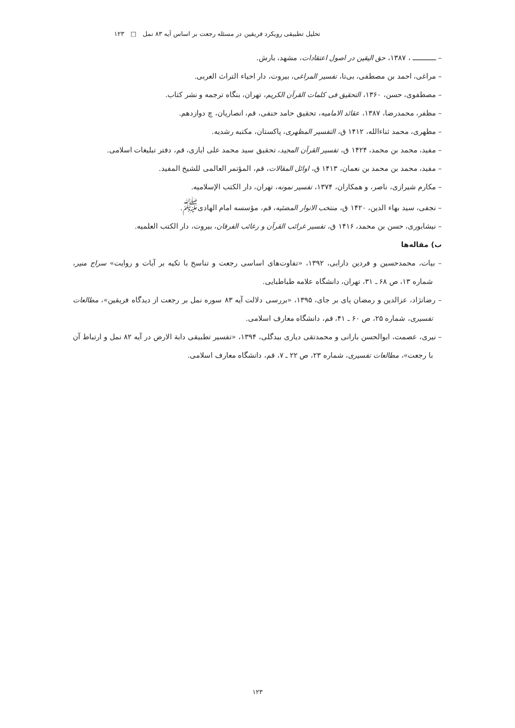تحلیل تطبیقی رویکرد فریقین در مسئله رجعت بر اساس آیه ۸۳ نمل □ ۱۲۳
– ــــــــــــ ، ۱۳۸۷، حق الیقین در اصول اعتقادات، مشهد، بارش.
– مراغی، احمد بن مصطفی، بی‌تا، تفسیر المراغی، بیروت، دار احیاء التراث العربی.
– مصطفوی، حسن، ۱۳۶۰، التحقیق فی کلمات القرآن الکریم، تهران، بنگاه ترجمه و نشر کتاب.
– مظفر، محمدرضا، ۱۳۸۷، عقائد الامامیه، تحقیق حامد حنفی، قم، انصاریان، چ دوازدهم.
– مظهری، محمد ثناءالله، ۱۴۱۲ ق، التفسیر المظهری، پاکستان، مکتبه رشدیه.
– مفید، محمد بن محمد، ۱۴۲۴ ق، تفسیر القرآن المجید، تحقیق سید محمد علی ایازی، قم، دفتر تبلیغات اسلامی.
– مفید، محمد بن محمد بن نعمان، ۱۴۱۳ ق، اوائل المقالات، قم، المؤتمر العالمی للشیخ المفید.
– مکارم شیرازی، ناصر، و همکاران، ۱۳۷۴، تفسیر نمونه، تهران، دار الکتب الإسلامیه.
– نجفی، سید بهاء الدین، ۱۴۲۰ ق، منتخب الانوار المضئیه، قم، مؤسسه امام الهادی<sup>ﷺ</sup>.
– نیشابوری، حسن بن محمد، ۱۴۱۶ ق، تفسیر غرائب القرآن و رغائب الفرقان، بیروت، دار الکتب العلمیه.
ب) مقاله‌ها
– بیات، محمدحسین و فردین دارابی، ۱۳۹۲، «تفاوت‌های اساسی رجعت و تناسخ با تکیه بر آیات و روایت» سراج منیر، شماره ۱۳، ص ۶۸ ـ ۳۱، تهران، دانشگاه علامه طباطبایی.
– رضانژاد، عزالدین و رمضان پای بر جای، ۱۳۹۵، «بررسی دلالت آیه ۸۳ سوره نمل بر رجعت از دیدگاه فریقین»، مطالعات تفسیری، شماره ۲۵، ص ۶۰ ـ ۴۱، قم، دانشگاه معارف اسلامی.
– نیری، عصمت، ابوالحسن بارانی و محمدتقی دیاری بیدگلی، ۱۳۹۴، «تفسیر تطبیقی دابة الارض در آیه ۸۲ نمل و ارتباط آن با رجعت»، مطالعات تفسیری، شماره ۲۳، ص ۲۲ ـ ۷، قم، دانشگاه معارف اسلامی.
۱۲۳